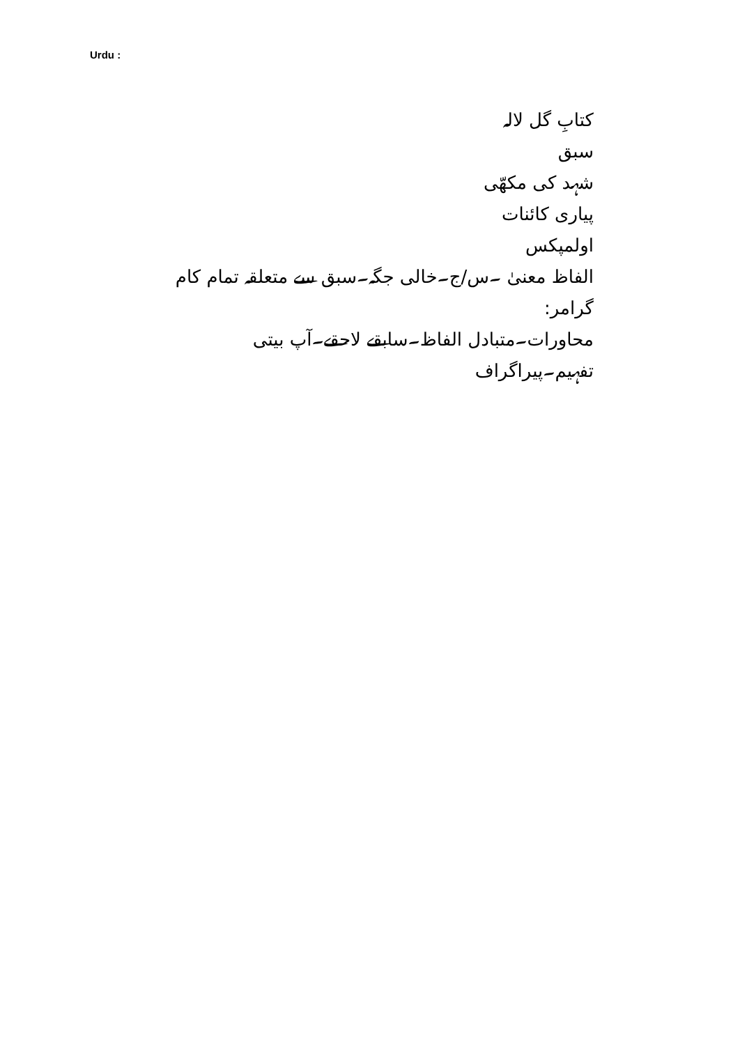Urdu :
کتابِ گل لالہ
سبق
شہد کی مکھّی
پیاری کائنات
اولمپکس
الفاظ معنیٰ ۔س/ج۔خالی جگہ۔سبق سے متعلقہ تمام کام
گرامر:
محاورات۔متبادل الفاظ۔سابقے لاحقے۔آپ بیتی
تفہیم۔پیراگراف